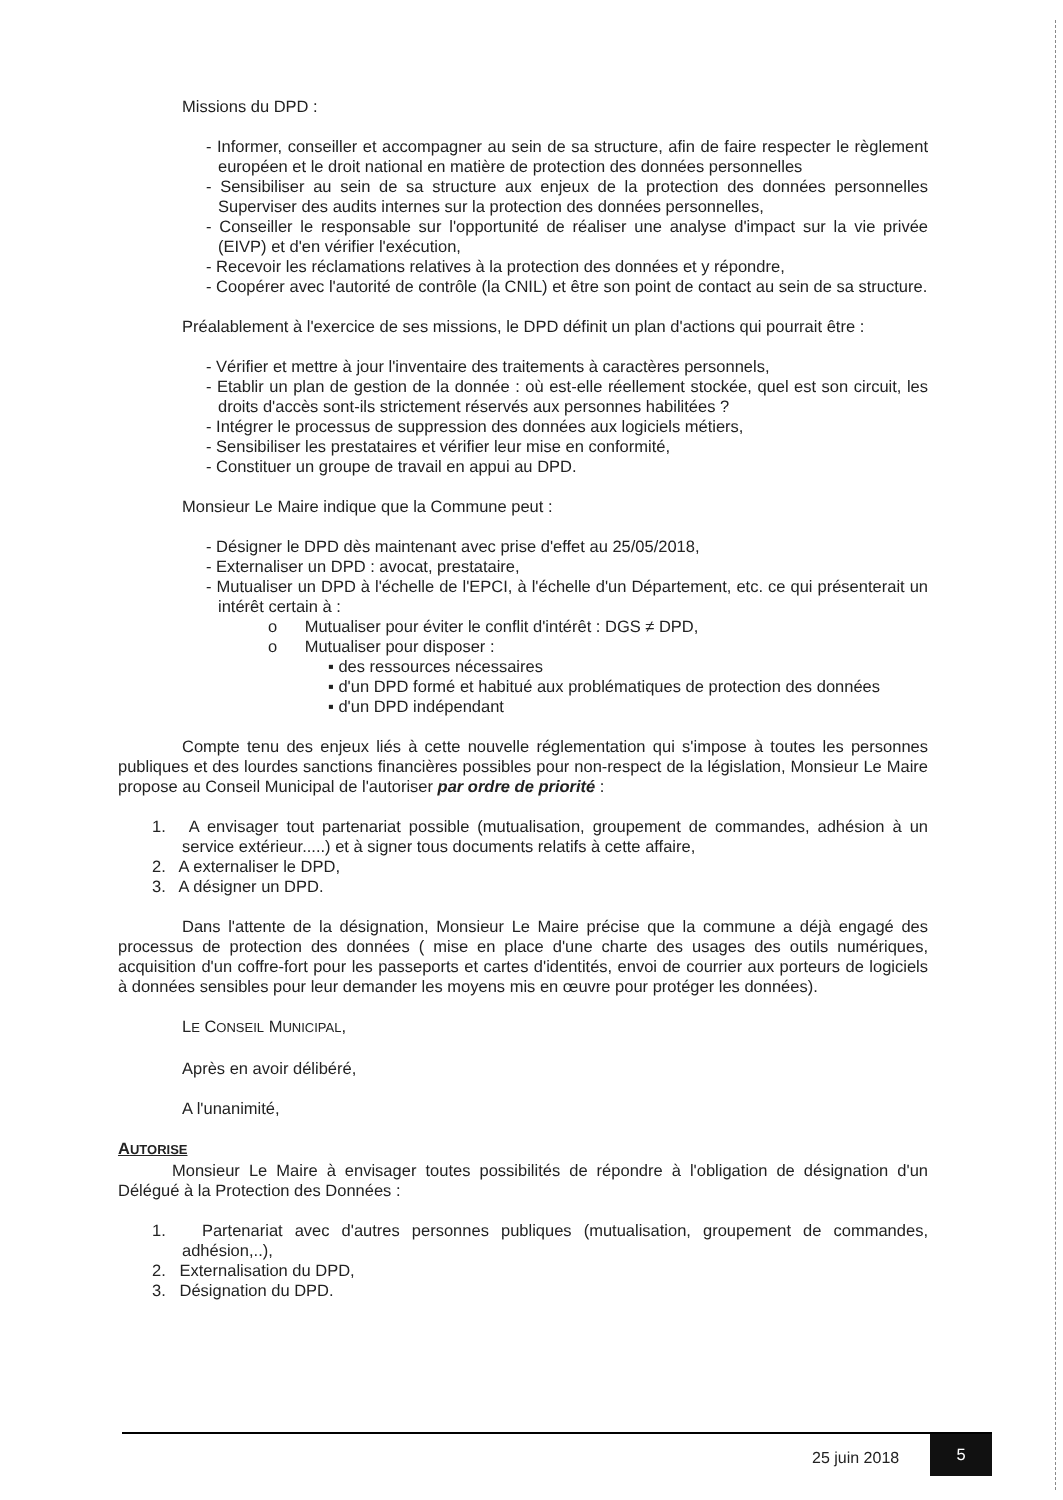Missions du DPD :
- Informer, conseiller et accompagner au sein de sa structure, afin de faire respecter le règlement européen et le droit national en matière de protection des données personnelles
- Sensibiliser au sein de sa structure aux enjeux de la protection des données personnelles Superviser des audits internes sur la protection des données personnelles,
- Conseiller le responsable sur l'opportunité de réaliser une analyse d'impact sur la vie privée (EIVP) et d'en vérifier l'exécution,
- Recevoir les réclamations relatives à la protection des données et y répondre,
- Coopérer avec l'autorité de contrôle (la CNIL) et être son point de contact au sein de sa structure.
Préalablement à l'exercice de ses missions, le DPD définit un plan d'actions qui pourrait être :
- Vérifier et mettre à jour l'inventaire des traitements à caractères personnels,
- Etablir un plan de gestion de la donnée : où est-elle réellement stockée, quel est son circuit, les droits d'accès sont-ils strictement réservés aux personnes habilitées ?
- Intégrer le processus de suppression des données aux logiciels métiers,
- Sensibiliser les prestataires et vérifier leur mise en conformité,
- Constituer un groupe de travail en appui au DPD.
Monsieur Le Maire indique que la Commune peut :
- Désigner le DPD dès maintenant avec prise d'effet au 25/05/2018,
- Externaliser un DPD : avocat, prestataire,
- Mutualiser un DPD à l'échelle de l'EPCI, à l'échelle d'un Département, etc. ce qui présenterait un intérêt certain à :
o Mutualiser pour éviter le conflit d'intérêt : DGS ≠ DPD,
o Mutualiser pour disposer :
▪ des ressources nécessaires
▪ d'un DPD formé et habitué aux problématiques de protection des données
▪ d'un DPD indépendant
Compte tenu des enjeux liés à cette nouvelle réglementation qui s'impose à toutes les personnes publiques et des lourdes sanctions financières possibles pour non-respect de la législation, Monsieur Le Maire propose au Conseil Municipal de l'autoriser par ordre de priorité :
1. A envisager tout partenariat possible (mutualisation, groupement de commandes, adhésion à un service extérieur.....) et à signer tous documents relatifs à cette affaire,
2. A externaliser le DPD,
3. A désigner un DPD.
Dans l'attente de la désignation, Monsieur Le Maire précise que la commune a déjà engagé des processus de protection des données ( mise en place d'une charte des usages des outils numériques, acquisition d'un coffre-fort pour les passeports et cartes d'identités, envoi de courrier aux porteurs de logiciels à données sensibles pour leur demander les moyens mis en œuvre pour protéger les données).
LE CONSEIL MUNICIPAL,
Après en avoir délibéré,
A l'unanimité,
AUTORISE
Monsieur Le Maire à envisager toutes possibilités de répondre à l'obligation de désignation d'un Délégué à la Protection des Données :
1. Partenariat avec d'autres personnes publiques (mutualisation, groupement de commandes, adhésion,..),
2. Externalisation du DPD,
3. Désignation du DPD.
25 juin 2018
5